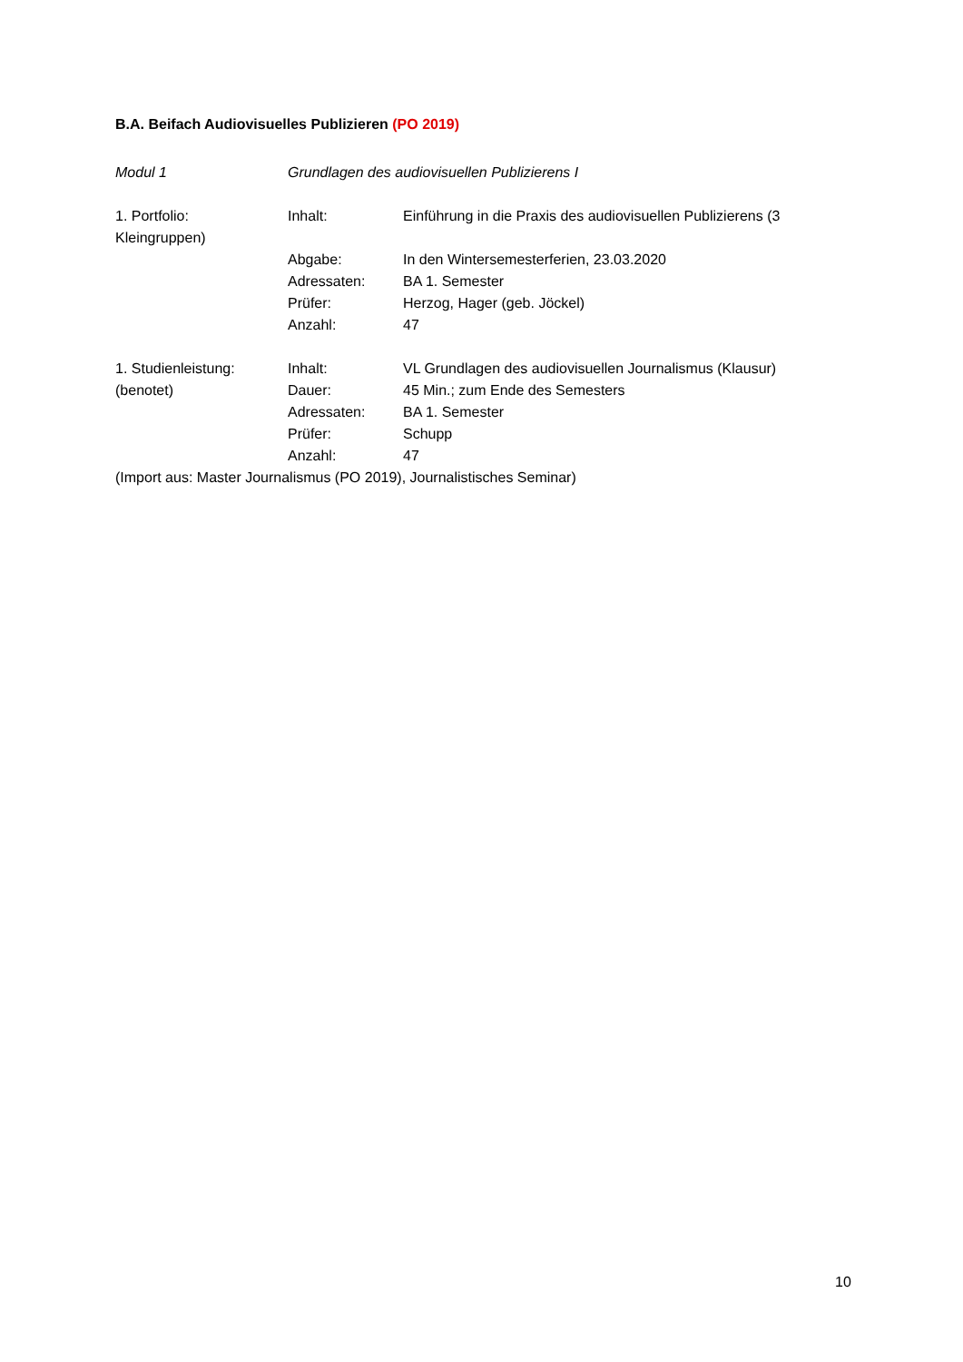B.A. Beifach Audiovisuelles Publizieren (PO 2019)
Modul 1 Grundlagen des audiovisuellen Publizierens I
1. Portfolio: Inhalt: Einführung in die Praxis des audiovisuellen Publizierens (3
Kleingruppen)
Abgabe: In den Wintersemesterferien, 23.03.2020
Adressaten: BA 1. Semester
Prüfer: Herzog, Hager (geb. Jöckel)
Anzahl: 47
1. Studienleistung: Inhalt: VL Grundlagen des audiovisuellen Journalismus (Klausur)
(benotet) Dauer: 45 Min.; zum Ende des Semesters
Adressaten: BA 1. Semester
Prüfer: Schupp
Anzahl: 47
(Import aus: Master Journalismus (PO 2019), Journalistisches Seminar)
10